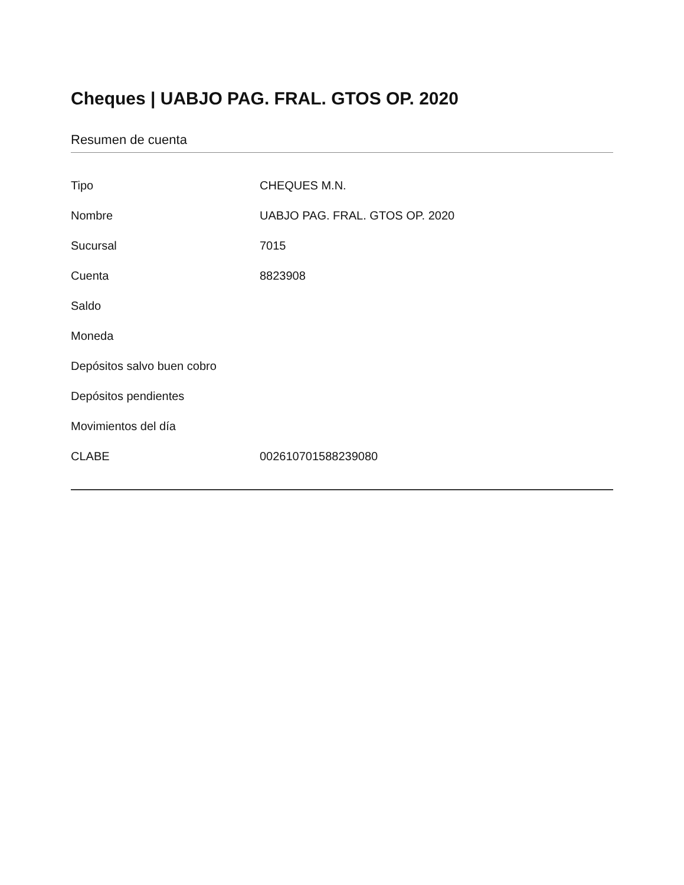Cheques | UABJO PAG. FRAL. GTOS OP. 2020
Resumen de cuenta
| Tipo | CHEQUES M.N. |
| Nombre | UABJO PAG. FRAL. GTOS OP. 2020 |
| Sucursal | 7015 |
| Cuenta | 8823908 |
| Saldo | |
| Moneda | |
| Depósitos salvo buen cobro | |
| Depósitos pendientes | |
| Movimientos del día | |
| CLABE | 002610701588239080 |